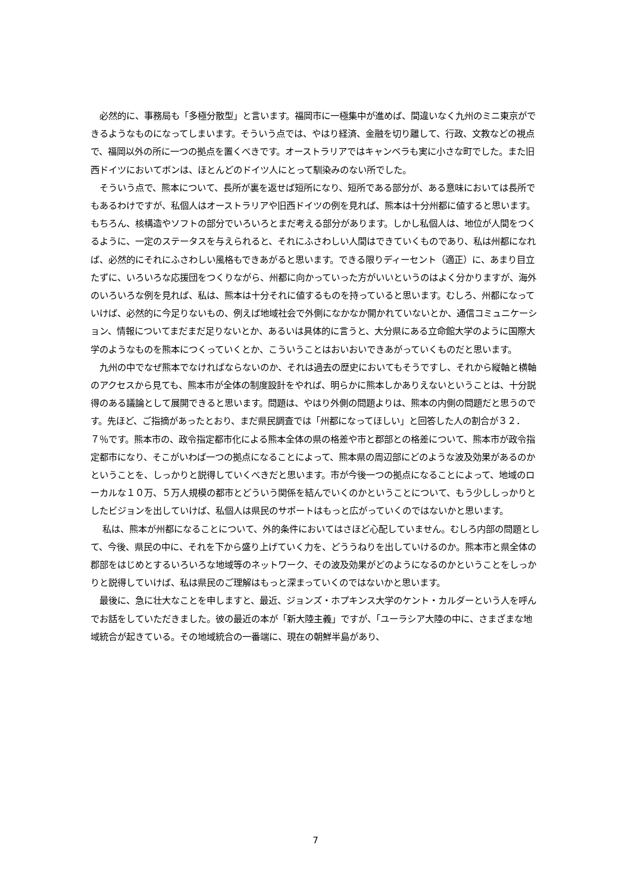必然的に、事務局も「多極分散型」と言います。福岡市に一極集中が進めば、間違いなく九州のミニ東京ができるようなものになってしまいます。そういう点では、やはり経済、金融を切り離して、行政、文教などの視点で、福岡以外の所に一つの拠点を置くべきです。オーストラリアではキャンベラも実に小さな町でした。また旧西ドイツにおいてボンは、ほとんどのドイツ人にとって馴染みのない所でした。
　そういう点で、熊本について、長所が裏を返せば短所になり、短所である部分が、ある意味においては長所でもあるわけですが、私個人はオーストラリアや旧西ドイツの例を見れば、熊本は十分州都に値すると思います。もちろん、核構造やソフトの部分でいろいろとまだ考える部分があります。しかし私個人は、地位が人間をつくるように、一定のステータスを与えられると、それにふさわしい人間はできていくものであり、私は州都になれば、必然的にそれにふさわしい風格もできあがると思います。できる限りディーセント（適正）に、あまり目立たずに、いろいろな応援団をつくりながら、州都に向かっていった方がいいというのはよく分かりますが、海外のいろいろな例を見れば、私は、熊本は十分それに値するものを持っていると思います。むしろ、州都になっていけば、必然的に今足りないもの、例えば地域社会で外側になかなか開かれていないとか、通信コミュニケーション、情報についてまだまだ足りないとか、あるいは具体的に言うと、大分県にある立命館大学のように国際大学のようなものを熊本につくっていくとか、こういうことはおいおいできあがっていくものだと思います。
　九州の中でなぜ熊本でなければならないのか、それは過去の歴史においてもそうですし、それから縦軸と横軸のアクセスから見ても、熊本市が全体の制度設計をやれば、明らかに熊本しかありえないということは、十分説得のある議論として展開できると思います。問題は、やはり外側の問題よりは、熊本の内側の問題だと思うのです。先ほど、ご指摘があったとおり、まだ県民調査では「州都になってほしい」と回答した人の割合が３２．７％です。熊本市の、政令指定都市化による熊本全体の県の格差や市と郡部との格差について、熊本市が政令指定都市になり、そこがいわば一つの拠点になることによって、熊本県の周辺部にどのような波及効果があるのかということを、しっかりと説得していくべきだと思います。市が今後一つの拠点になることによって、地域のローカルな１０万、５万人規模の都市とどういう関係を結んでいくのかということについて、もう少ししっかりとしたビジョンを出していけば、私個人は県民のサポートはもっと広がっていくのではないかと思います。
　 私は、熊本が州都になることについて、外的条件においてはさほど心配していません。むしろ内部の問題として、今後、県民の中に、それを下から盛り上げていく力を、どううねりを出していけるのか。熊本市と県全体の郡部をはじめとするいろいろな地域等のネットワーク、その波及効果がどのようになるのかということをしっかりと説得していけば、私は県民のご理解はもっと深まっていくのではないかと思います。
　最後に、急に壮大なことを申しますと、最近、ジョンズ・ホプキンス大学のケント・カルダーという人を呼んでお話をしていただきました。彼の最近の本が「新大陸主義」ですが、「ユーラシア大陸の中に、さまざまな地域統合が起きている。その地域統合の一番端に、現在の朝鮮半島があり、
7